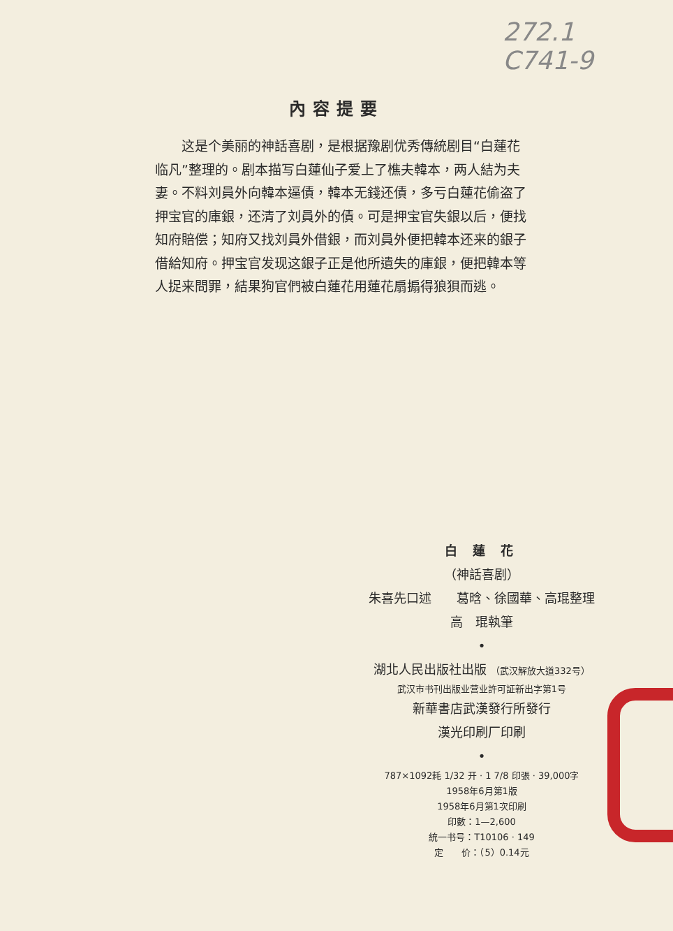272.1
C741-9
內容提要
这是个美丽的神話喜剧，是根据豫剧优秀傳統剧目“白蓮花临凡”整理的。剧本描写白蓮仙子爱上了樵夫韓本，两人結为夫妻。不料刘員外向韓本逼債，韓本无錢还債，多亏白蓮花偷盗了押宝官的庫銀，还清了刘員外的債。可是押宝官失銀以后，便找知府賠偿；知府又找刘員外借銀，而刘員外便把韓本还来的銀子借給知府。押宝官发现这銀子正是他所遺失的庫銀，便把韓本等人捉来問罪，結果狗官們被白蓮花用蓮花扇搧得狼狽而逃。
白 蓮 花
（神話喜剧）
朱喜先口述　　葛晗、徐國華、高琨整理
高　琨執筆
•
湖北人民出版社出版 （武汉解放大道332号）
武汉市书刊出版业营业許可証新出字第1号
新華書店武漢發行所發行
漢光印刷厂印刷
•
787×1092耗 1/32 开 · 1 7/8 印張 · 39,000字
1958年6月第1版
1958年6月第1次印刷
印數：1—2,600
統一书号：T10106 · 149
定　　价：（5）0.14元